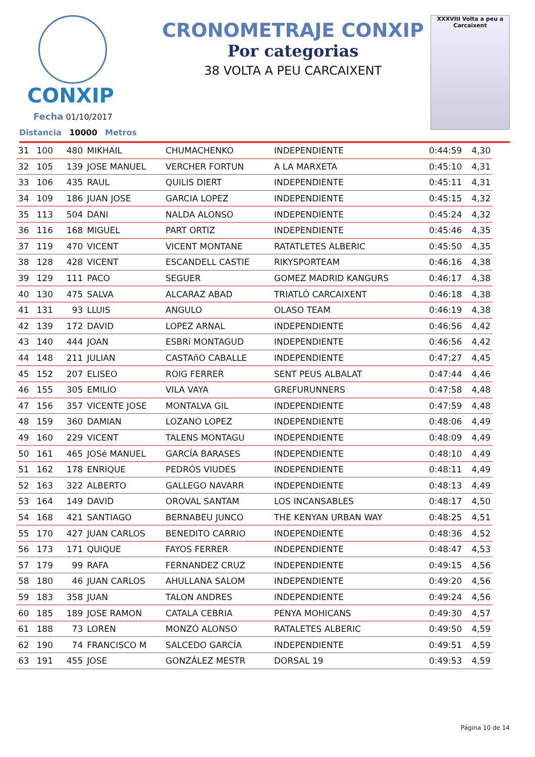CONXIP
Fecha 01/10/2017
Distancia 10000 Metros
CRONOMETRAJE CONXIP
Por categorias
38 VOLTA A PEU CARCAIXENT
XXXVIII Volta a peu a Carcaixent
| 31 | 100 | 480 | MIKHAIL | CHUMACHENKO | INDEPENDIENTE | 0:44:59 | 4,30 |
| 32 | 105 | 139 | JOSE MANUEL | VERCHER FORTUN | A LA MARXETA | 0:45:10 | 4,31 |
| 33 | 106 | 435 | RAUL | QUILIS DIERT | INDEPENDIENTE | 0:45:11 | 4,31 |
| 34 | 109 | 186 | JUAN JOSE | GARCIA LOPEZ | INDEPENDIENTE | 0:45:15 | 4,32 |
| 35 | 113 | 504 | DANI | NALDA ALONSO | INDEPENDIENTE | 0:45:24 | 4,32 |
| 36 | 116 | 168 | MIGUEL | PART ORTIZ | INDEPENDIENTE | 0:45:46 | 4,35 |
| 37 | 119 | 470 | VICENT | VICENT MONTANE | RATATLETES ALBERIC | 0:45:50 | 4,35 |
| 38 | 128 | 428 | VICENT | ESCANDELL CASTIE | RIKYSPORTEAM | 0:46:16 | 4,38 |
| 39 | 129 | 111 | PACO | SEGUER | GOMEZ MADRID KANGURS | 0:46:17 | 4,38 |
| 40 | 130 | 475 | SALVA | ALCARAZ ABAD | TRIATLÓ CARCAIXENT | 0:46:18 | 4,38 |
| 41 | 131 | 93 | LLUIS | ANGULO | OLASO TEAM | 0:46:19 | 4,38 |
| 42 | 139 | 172 | DAVID | LOPEZ ARNAL | INDEPENDIENTE | 0:46:56 | 4,42 |
| 43 | 140 | 444 | JOAN | ESBRí MONTAGUD | INDEPENDIENTE | 0:46:56 | 4,42 |
| 44 | 148 | 211 | JULIAN | CASTAñO CABALLE | INDEPENDIENTE | 0:47:27 | 4,45 |
| 45 | 152 | 207 | ELISEO | ROIG FERRER | SENT PEUS ALBALAT | 0:47:44 | 4,46 |
| 46 | 155 | 305 | EMILIO | VILA VAYA | GREFURUNNERS | 0:47:58 | 4,48 |
| 47 | 156 | 357 | VICENTE JOSE | MONTALVA GIL | INDEPENDIENTE | 0:47:59 | 4,48 |
| 48 | 159 | 360 | DAMIAN | LOZANO LOPEZ | INDEPENDIENTE | 0:48:06 | 4,49 |
| 49 | 160 | 229 | VICENT | TALENS MONTAGU | INDEPENDIENTE | 0:48:09 | 4,49 |
| 50 | 161 | 465 | JOSé MANUEL | GARCÍA BARASES | INDEPENDIENTE | 0:48:10 | 4,49 |
| 51 | 162 | 178 | ENRIQUE | PEDRÓS VIUDES | INDEPENDIENTE | 0:48:11 | 4,49 |
| 52 | 163 | 322 | ALBERTO | GALLEGO NAVARR | INDEPENDIENTE | 0:48:13 | 4,49 |
| 53 | 164 | 149 | DAVID | OROVAL SANTAM | LOS INCANSABLES | 0:48:17 | 4,50 |
| 54 | 168 | 421 | SANTIAGO | BERNABEU JUNCO | THE KENYAN URBAN WAY | 0:48:25 | 4,51 |
| 55 | 170 | 427 | JUAN CARLOS | BENEDITO CARRIO | INDEPENDIENTE | 0:48:36 | 4,52 |
| 56 | 173 | 171 | QUIQUE | FAYOS FERRER | INDEPENDIENTE | 0:48:47 | 4,53 |
| 57 | 179 | 99 | RAFA | FERNANDEZ CRUZ | INDEPENDIENTE | 0:49:15 | 4,56 |
| 58 | 180 | 46 | JUAN CARLOS | AHULLANA SALOM | INDEPENDIENTE | 0:49:20 | 4,56 |
| 59 | 183 | 358 | JUAN | TALON ANDRES | INDEPENDIENTE | 0:49:24 | 4,56 |
| 60 | 185 | 189 | JOSE RAMON | CATALA CEBRIA | PENYA MOHICANS | 0:49:30 | 4,57 |
| 61 | 188 | 73 | LOREN | MONZÓ ALONSO | RATALETES ALBERIC | 0:49:50 | 4,59 |
| 62 | 190 | 74 | FRANCISCO M | SALCEDO GARCÍA | INDEPENDIENTE | 0:49:51 | 4,59 |
| 63 | 191 | 455 | JOSE | GONZÁLEZ MESTR | DORSAL 19 | 0:49:53 | 4,59 |
Página 10 de 14